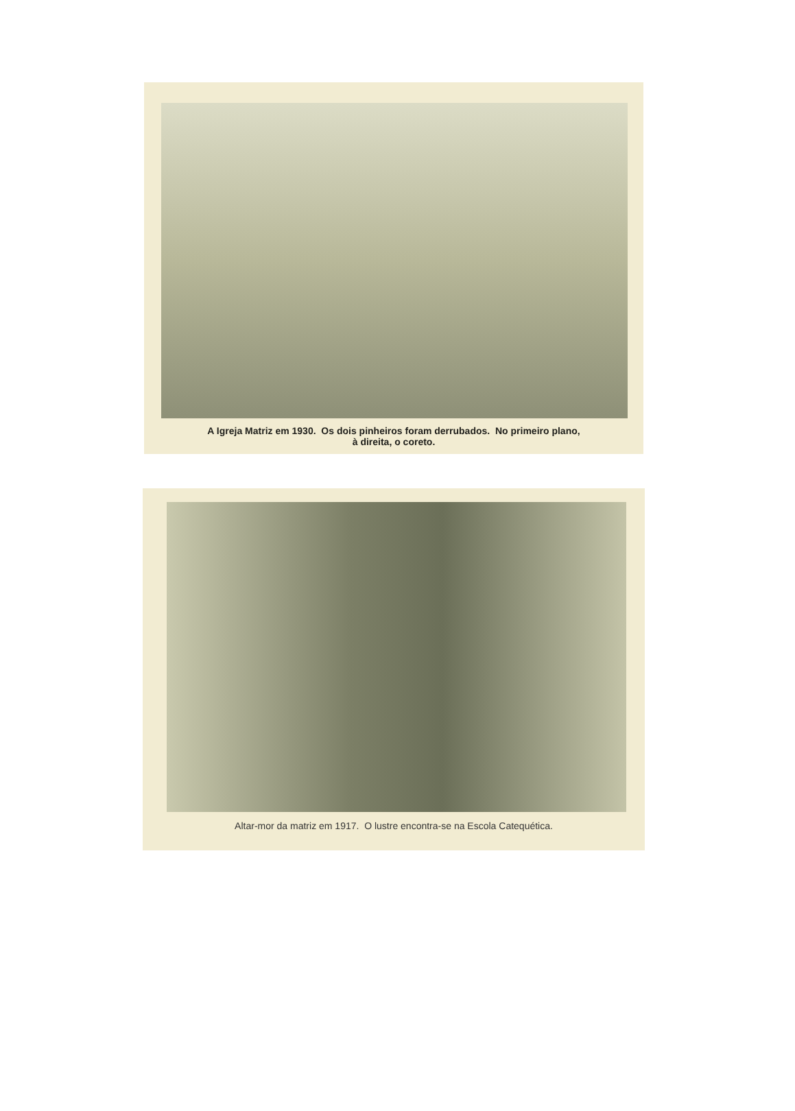A Igreja Matriz em 1930. Os dois pinheiros foram derrubados. No primeiro plano,
à direita, o coreto.
Altar-mor da matriz em 1917. O lustre encontra-se na Escola Catequética.